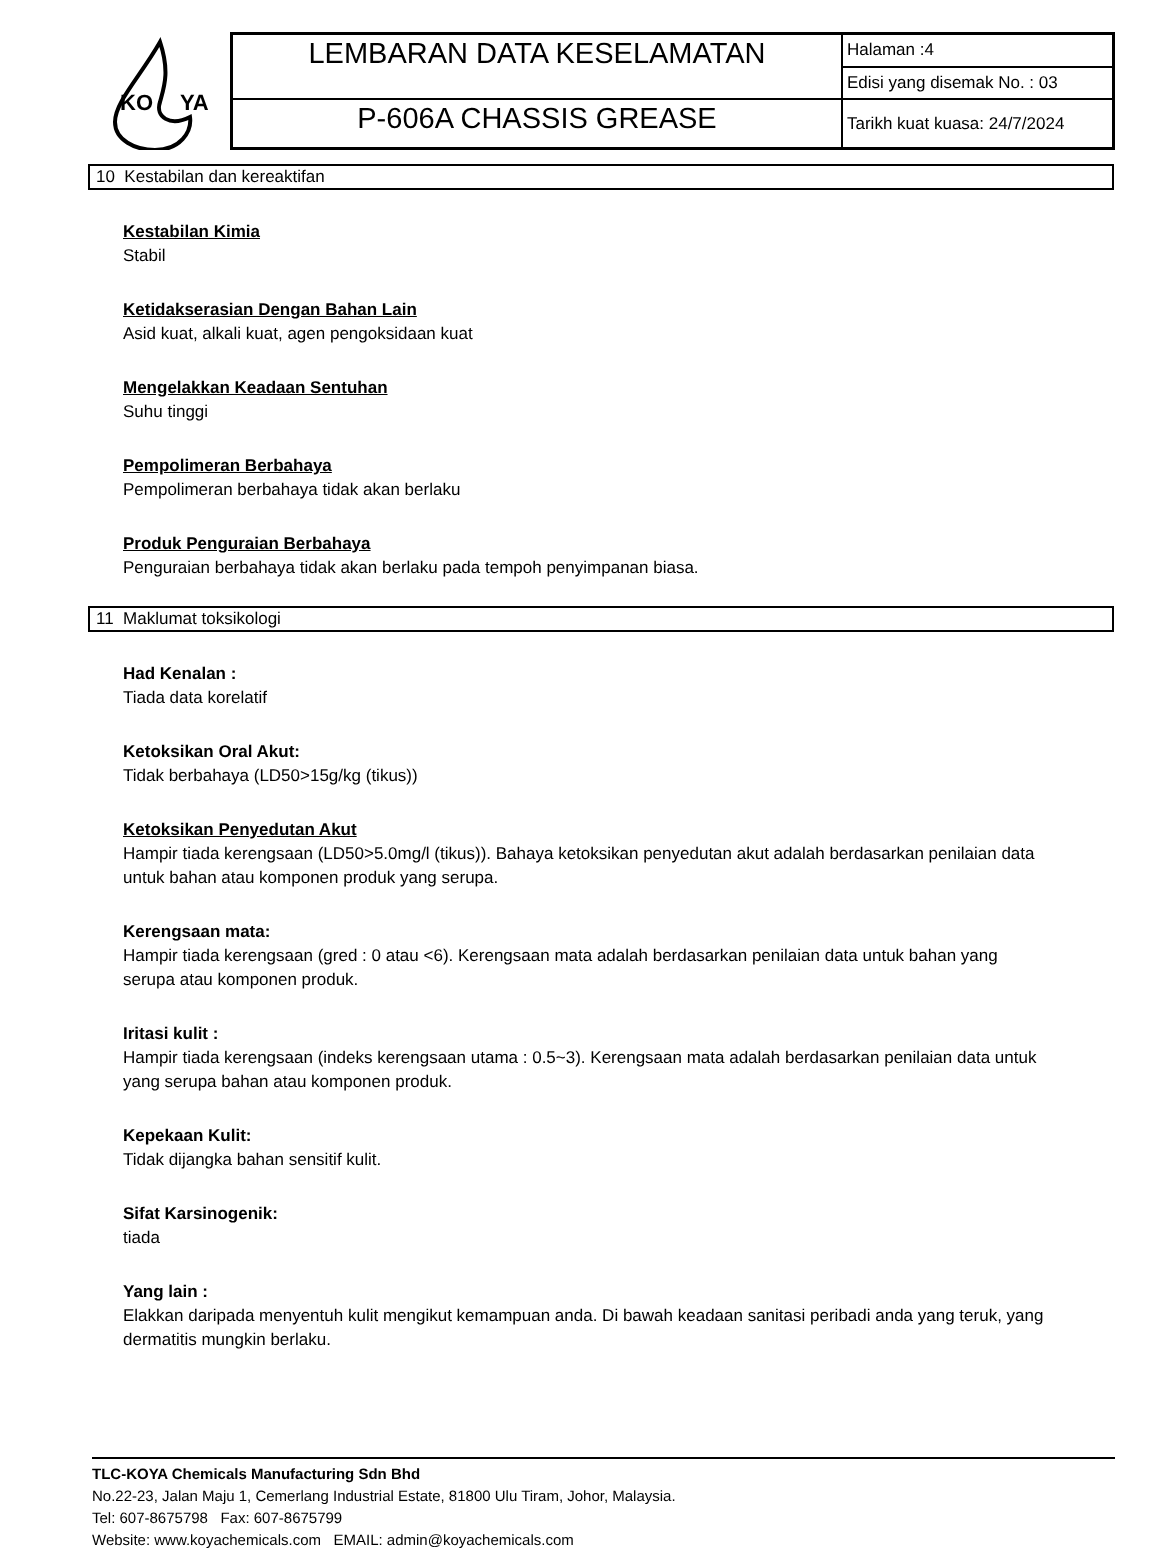KO
YA
| LEMBARAN DATA KESELAMATAN | Halaman :4 |
| | Edisi yang disemak No. : 03 |
| P-606A CHASSIS GREASE | Tarikh kuat kuasa: 24/7/2024 |
10 Kestabilan dan kereaktifan
Kestabilan Kimia
Stabil
Ketidakserasian Dengan Bahan Lain
Asid kuat, alkali kuat, agen pengoksidaan kuat
Mengelakkan Keadaan Sentuhan
Suhu tinggi
Pempolimeran Berbahaya
Pempolimeran berbahaya tidak akan berlaku
Produk Penguraian Berbahaya
Penguraian berbahaya tidak akan berlaku pada tempoh penyimpanan biasa.
11 Maklumat toksikologi
Had Kenalan :
Tiada data korelatif
Ketoksikan Oral Akut:
Tidak berbahaya (LD50>15g/kg (tikus))
Ketoksikan Penyedutan Akut
Hampir tiada kerengsaan (LD50>5.0mg/l (tikus)). Bahaya ketoksikan penyedutan akut adalah berdasarkan penilaian data untuk bahan atau komponen produk yang serupa.
Kerengsaan mata:
Hampir tiada kerengsaan (gred : 0 atau <6). Kerengsaan mata adalah berdasarkan penilaian data untuk bahan yang serupa atau komponen produk.
Iritasi kulit :
Hampir tiada kerengsaan (indeks kerengsaan utama : 0.5~3). Kerengsaan mata adalah berdasarkan penilaian data untuk yang serupa bahan atau komponen produk.
Kepekaan Kulit:
Tidak dijangka bahan sensitif kulit.
Sifat Karsinogenik:
tiada
Yang lain :
Elakkan daripada menyentuh kulit mengikut kemampuan anda. Di bawah keadaan sanitasi peribadi anda yang teruk, yang dermatitis mungkin berlaku.
TLC-KOYA Chemicals Manufacturing Sdn Bhd
No.22-23, Jalan Maju 1, Cemerlang Industrial Estate, 81800 Ulu Tiram, Johor, Malaysia.
Tel: 607-8675798 Fax: 607-8675799
Website: www.koyachemicals.com EMAIL: admin@koyachemicals.com